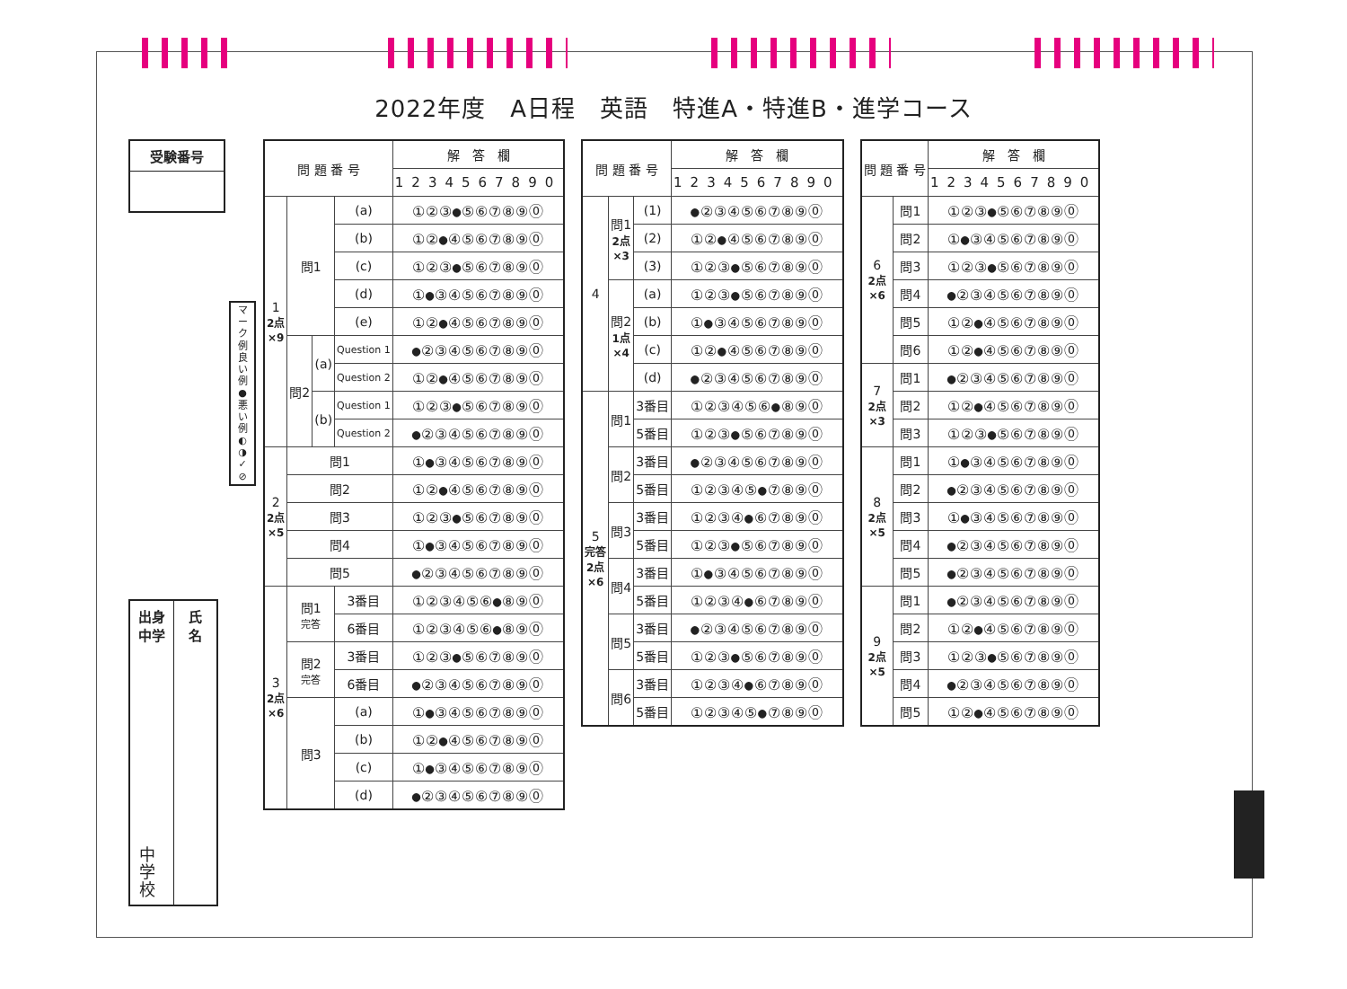2022年度　A日程　英語　特進A・特進B・進学コース
受験番号
マ
ー
ク
例
良
い
例
●
悪
い
例
◐
◑
✓
⊘
出身
中学
中
学
校
氏
名
| 問 題 番 号 | | | | 解 答 欄 |
| --- | --- | --- | --- | --- |
| | | | | 1234567890 |
| 1 2点 ×9 | 問1 | | (a) | ①②③●⑤⑥⑦⑧⑨⓪ |
| | | | (b) | ①②●④⑤⑥⑦⑧⑨⓪ |
| | | | (c) | ①②③●⑤⑥⑦⑧⑨⓪ |
| | | | (d) | ①●③④⑤⑥⑦⑧⑨⓪ |
| | | | (e) | ①②●④⑤⑥⑦⑧⑨⓪ |
| | 問2 | (a) | Question 1 | ●②③④⑤⑥⑦⑧⑨⓪ |
| | | | Question 2 | ①②●④⑤⑥⑦⑧⑨⓪ |
| | | (b) | Question 1 | ①②③●⑤⑥⑦⑧⑨⓪ |
| | | | Question 2 | ●②③④⑤⑥⑦⑧⑨⓪ |
| 2 2点 ×5 | 問1 | | | ①●③④⑤⑥⑦⑧⑨⓪ |
| | 問2 | | | ①②●④⑤⑥⑦⑧⑨⓪ |
| | 問3 | | | ①②③●⑤⑥⑦⑧⑨⓪ |
| | 問4 | | | ①●③④⑤⑥⑦⑧⑨⓪ |
| | 問5 | | | ●②③④⑤⑥⑦⑧⑨⓪ |
| 3 2点 ×6 | 問1 完答 | | 3番目 | ①②③④⑤⑥●⑧⑨⓪ |
| | | | 6番目 | ①②③④⑤⑥●⑧⑨⓪ |
| | 問2 完答 | | 3番目 | ①②③●⑤⑥⑦⑧⑨⓪ |
| | | | 6番目 | ●②③④⑤⑥⑦⑧⑨⓪ |
| | 問3 | | (a) | ①●③④⑤⑥⑦⑧⑨⓪ |
| | | | (b) | ①②●④⑤⑥⑦⑧⑨⓪ |
| | | | (c) | ①●③④⑤⑥⑦⑧⑨⓪ |
| | | | (d) | ●②③④⑤⑥⑦⑧⑨⓪ |
| 問 題 番 号 | | | 解 答 欄 |
| --- | --- | --- | --- |
| | | | 1234567890 |
| 4 | 問1 2点 ×3 | (1) | ●②③④⑤⑥⑦⑧⑨⓪ |
| | | (2) | ①②●④⑤⑥⑦⑧⑨⓪ |
| | | (3) | ①②③●⑤⑥⑦⑧⑨⓪ |
| | 問2 1点 ×4 | (a) | ①②③●⑤⑥⑦⑧⑨⓪ |
| | | (b) | ①●③④⑤⑥⑦⑧⑨⓪ |
| | | (c) | ①②●④⑤⑥⑦⑧⑨⓪ |
| | | (d) | ●②③④⑤⑥⑦⑧⑨⓪ |
| 5 完答 2点 ×6 | 問1 | 3番目 | ①②③④⑤⑥●⑧⑨⓪ |
| | | 5番目 | ①②③●⑤⑥⑦⑧⑨⓪ |
| | 問2 | 3番目 | ●②③④⑤⑥⑦⑧⑨⓪ |
| | | 5番目 | ①②③④⑤●⑦⑧⑨⓪ |
| | 問3 | 3番目 | ①②③④●⑥⑦⑧⑨⓪ |
| | | 5番目 | ①②③●⑤⑥⑦⑧⑨⓪ |
| | 問4 | 3番目 | ①●③④⑤⑥⑦⑧⑨⓪ |
| | | 5番目 | ①②③④●⑥⑦⑧⑨⓪ |
| | 問5 | 3番目 | ●②③④⑤⑥⑦⑧⑨⓪ |
| | | 5番目 | ①②③●⑤⑥⑦⑧⑨⓪ |
| | 問6 | 3番目 | ①②③④●⑥⑦⑧⑨⓪ |
| | | 5番目 | ①②③④⑤●⑦⑧⑨⓪ |
| 問 題 番 号 | | 解 答 欄 |
| --- | --- | --- |
| | | 1234567890 |
| 6 2点 ×6 | 問1 | ①②③●⑤⑥⑦⑧⑨⓪ |
| | 問2 | ①●③④⑤⑥⑦⑧⑨⓪ |
| | 問3 | ①②③●⑤⑥⑦⑧⑨⓪ |
| | 問4 | ●②③④⑤⑥⑦⑧⑨⓪ |
| | 問5 | ①②●④⑤⑥⑦⑧⑨⓪ |
| | 問6 | ①②●④⑤⑥⑦⑧⑨⓪ |
| 7 2点 ×3 | 問1 | ●②③④⑤⑥⑦⑧⑨⓪ |
| | 問2 | ①②●④⑤⑥⑦⑧⑨⓪ |
| | 問3 | ①②③●⑤⑥⑦⑧⑨⓪ |
| 8 2点 ×5 | 問1 | ①●③④⑤⑥⑦⑧⑨⓪ |
| | 問2 | ●②③④⑤⑥⑦⑧⑨⓪ |
| | 問3 | ①●③④⑤⑥⑦⑧⑨⓪ |
| | 問4 | ●②③④⑤⑥⑦⑧⑨⓪ |
| | 問5 | ●②③④⑤⑥⑦⑧⑨⓪ |
| 9 2点 ×5 | 問1 | ●②③④⑤⑥⑦⑧⑨⓪ |
| | 問2 | ①②●④⑤⑥⑦⑧⑨⓪ |
| | 問3 | ①②③●⑤⑥⑦⑧⑨⓪ |
| | 問4 | ●②③④⑤⑥⑦⑧⑨⓪ |
| | 問5 | ①②●④⑤⑥⑦⑧⑨⓪ |